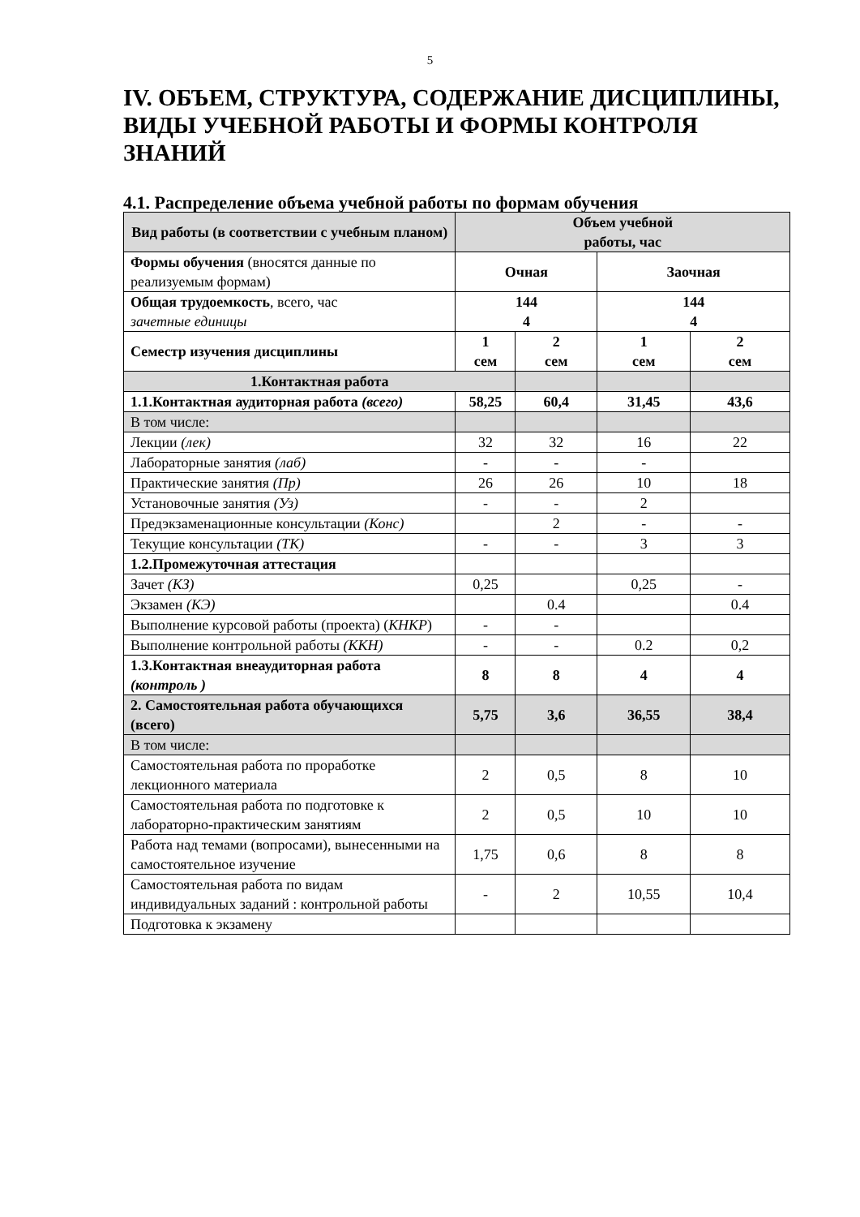5
IV. ОБЪЕМ, СТРУКТУРА, СОДЕРЖАНИЕ ДИСЦИПЛИНЫ, ВИДЫ УЧЕБНОЙ РАБОТЫ И ФОРМЫ КОНТРОЛЯ ЗНАНИЙ
4.1. Распределение объема учебной работы по формам обучения
| Вид работы (в соответствии с учебным планом) | Объем учебной работы, час | | | |
| --- | --- | --- | --- | --- |
| Формы обучения (вносятся данные по реализуемым формам) | Очная | | Заочная | |
| Общая трудоемкость , всего, час зачетные единицы | 144 4 | | 144 4 | |
| Семестр изучения дисциплины | 1 сем | 2 сем | 1 сем | 2 сем |
| 1.Контактная работа | | | | |
| 1.1.Контактная аудиторная работа (всего) | 58,25 | 60,4 | 31,45 | 43,6 |
| В том числе: | | | | |
| Лекции (лек) | 32 | 32 | 16 | 22 |
| Лабораторные занятия (лаб) | - | - | - | |
| Практические занятия (Пр) | 26 | 26 | 10 | 18 |
| Установочные занятия (Уз) | - | - | 2 | |
| Предэкзаменационные консультации (Конс) | | 2 | - | - |
| Текущие консультации (ТК) | - | - | 3 | 3 |
| 1.2.Промежуточная аттестация | | | | |
| Зачет (КЗ) | 0,25 | | 0,25 | - |
| Экзамен (КЭ) | | 0.4 | | 0.4 |
| Выполнение курсовой работы (проекта) ( КНКР ) | - | - | | |
| Выполнение контрольной работы (ККН) | - | - | 0.2 | 0,2 |
| 1.3.Контактная внеаудиторная работа (контроль ) | 8 | 8 | 4 | 4 |
| 2. Самостоятельная работа обучающихся (всего) | 5,75 | 3,6 | 36,55 | 38,4 |
| В том числе: | | | | |
| Самостоятельная работа по проработке лекционного материала | 2 | 0,5 | 8 | 10 |
| Самостоятельная работа по подготовке к лабораторно-практическим занятиям | 2 | 0,5 | 10 | 10 |
| Работа над темами (вопросами), вынесенными на самостоятельное изучение | 1,75 | 0,6 | 8 | 8 |
| Самостоятельная работа по видам индивидуальных заданий : контрольной работы | - | 2 | 10,55 | 10,4 |
| Подготовка к экзамену | | | | |